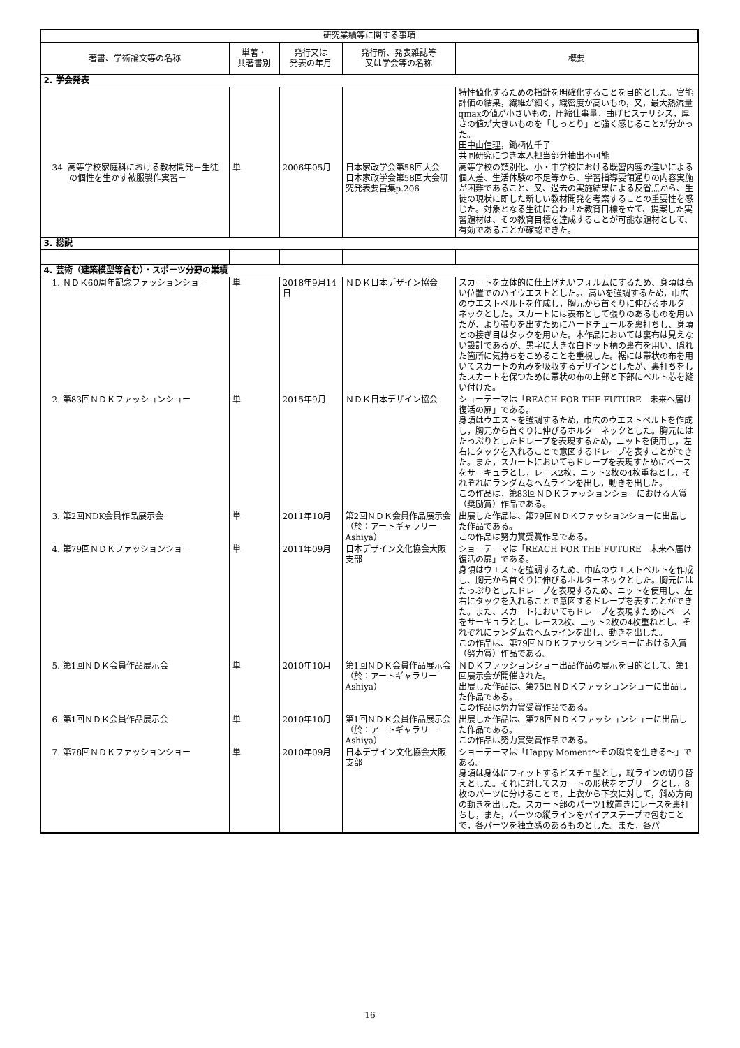| 研究業績等に関する事項 | | | | |
| --- | --- | --- | --- | --- |
| 著書、学術論文等の名称 | 単著・ 共著書別 | 発行又は 発表の年月 | 発行所、発表雑誌等 又は学会等の名称 | 概要 |
| 2. 学会発表 | | | | |
| | | | | 特性値化するための指針を明確化することを目的とした。官能評価の結果，繊維が細く，織密度が高いもの，又，最大熱流量qmaxの値が小さいもの，圧縮仕事量，曲げヒステリシス，厚さの値が大きいものを「しっとり」と強く感じることが分かった。 田中由佳理 ，鋤柄佐千子 共同研究につき本人担当部分抽出不可能 |
| 34. 高等学校家庭科における教材開発－生徒の個性を生かす被服製作実習－ | 単 | 2006年05月 | 日本家政学会第58回大会 日本家政学会第58回大会研究発表要旨集p.206 | 高等学校の類別化、小・中学校における既習内容の違いによる個人差、生活体験の不足等から、学習指導要領通りの内容実施が困難であること、又、過去の実施結果による反省点から、生徒の現状に即した新しい教材開発を考案することの重要性を感じた。対象となる生徒に合わせた教育目標を立て、提案した実習題材は、その教育目標を達成することが可能な題材として、有効であることが確認できた。 |
| 3. 総説 | | | | |
| 4. 芸術（建築模型等含む）・スポーツ分野の業績 | | | | |
| 1. ＮＤＫ60周年記念ファッションショー | 単 | 2018年9月14日 | ＮＤＫ日本デザイン協会 | スカートを立体的に仕上げ丸いフォルムにするため、身頃は高い位置でのハイウエストとした。、高いを強調するため，巾広のウエストベルトを作成し，胸元から首ぐりに伸びるホルターネックとした。スカートには表布として張りのあるものを用いたが、より張りを出すためにハードチュールを裏打ちし、身頃との接ぎ目はタックを用いた。本作品においては裏布は見えない設計であるが、黒字に大きな白ドット柄の裏布を用い、隠れた箇所に気持ちをこめることを重視した。裾には帯状の布を用いてスカートの丸みを吸収するデザインとしたが、裏打ちをしたスカートを保つために帯状の布の上部と下部にベルト芯を縫い付けた。 |
| 2. 第83回ＮＤＫファッションショー | 単 | 2015年9月 | ＮＤＫ日本デザイン協会 | ショーテーマは「REACH FOR THE FUTURE 未来へ届け 復活の扉」である。 身頃はウエストを強調するため，巾広のウエストベルトを作成し，胸元から首ぐりに伸びるホルターネックとした。胸元にはたっぷりとしたドレープを表現するため，ニットを使用し，左右にタックを入れることで意図するドレープを表すことができた。また，スカートにおいてもドレープを表現すためにベースをサーキュラとし，レース2枚，ニット2枚の4枚重ねとし，それぞれにランダムなヘムラインを出し，動きを出した。 この作品は，第83回ＮＤＫファッションショーにおける入賞（奨励賞）作品である。 |
| 3. 第2回NDK会員作品展示会 | 単 | 2011年10月 | 第2回ＮＤＫ会員作品展示会（於：アートギャラリーAshiya） | 出展した作品は、第79回ＮＤＫファッションショーに出品した作品である。 この作品は努力賞受賞作品である。 |
| 4. 第79回ＮＤＫファッションショー | 単 | 2011年09月 | 日本デザイン文化協会大阪支部 | ショーテーマは「REACH FOR THE FUTURE 未来へ届け 復活の扉」である。 身頃はウエストを強調するため、巾広のウエストベルトを作成し、胸元から首ぐりに伸びるホルターネックとした。胸元にはたっぷりとしたドレープを表現するため、ニットを使用し、左右にタックを入れることで意図するドレープを表すことができた。また、スカートにおいてもドレープを表現すためにベースをサーキュラとし、レース2枚、ニット2枚の4枚重ねとし、それぞれにランダムなヘムラインを出し、動きを出した。 この作品は、第79回ＮＤＫファッションショーにおける入賞（努力賞）作品である。 |
| 5. 第1回ＮＤＫ会員作品展示会 | 単 | 2010年10月 | 第1回ＮＤＫ会員作品展示会（於：アートギャラリーAshiya） | ＮＤＫファッションショー出品作品の展示を目的として、第1回展示会が開催された。 出展した作品は、第75回ＮＤＫファッションショーに出品した作品である。 この作品は努力賞受賞作品である。 |
| 6. 第1回ＮＤＫ会員作品展示会 | 単 | 2010年10月 | 第1回ＮＤＫ会員作品展示会（於：アートギャラリーAshiya） | 出展した作品は、第78回ＮＤＫファッションショーに出品した作品である。 この作品は努力賞受賞作品である。 |
| 7. 第78回ＮＤＫファッションショー | 単 | 2010年09月 | 日本デザイン文化協会大阪支部 | ショーテーマは「Happy Moment～その瞬間を生きる～」である。 身頃は身体にフィットするビスチェ型とし，縦ラインの切り替えとした。それに対してスカートの形状をオブリークとし，8枚のパーツに分けることで，上衣から下衣に対して，斜め方向の動きを出した。スカート部のパーツ1枚置きにレースを裏打ちし，また，パーツの縦ラインをバイアステープで包むことで，各パーツを独立感のあるものとした。また，各パ |
16